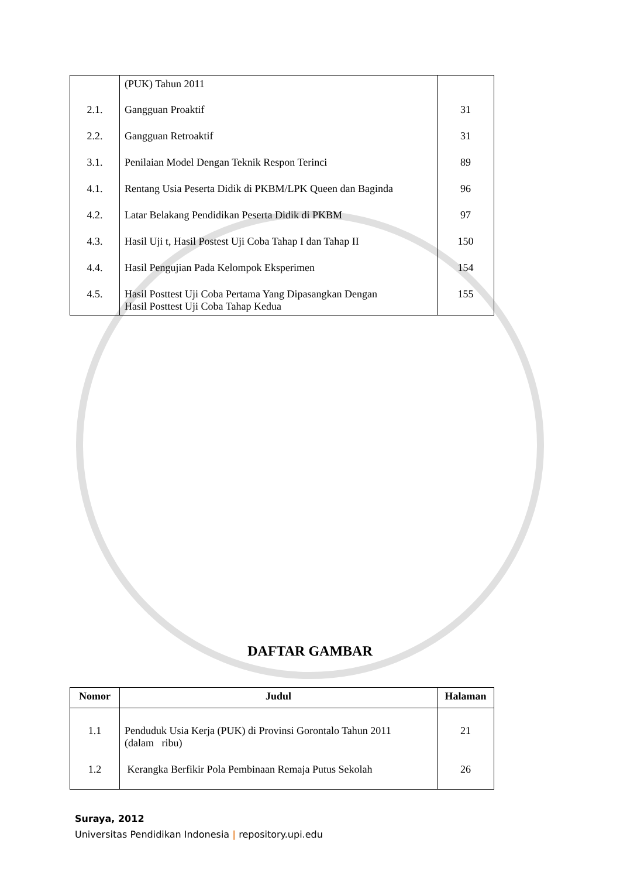| | (PUK) Tahun 2011 | |
| 2.1. | Gangguan Proaktif | 31 |
| 2.2. | Gangguan Retroaktif | 31 |
| 3.1. | Penilaian Model Dengan Teknik Respon Terinci | 89 |
| 4.1. | Rentang Usia Peserta Didik di PKBM/LPK Queen dan Baginda | 96 |
| 4.2. | Latar Belakang Pendidikan Peserta Didik di PKBM | 97 |
| 4.3. | Hasil Uji t, Hasil Postest Uji Coba Tahap I dan Tahap II | 150 |
| 4.4. | Hasil Pengujian Pada Kelompok Eksperimen | 154 |
| 4.5. | Hasil Posttest Uji Coba Pertama Yang Dipasangkan Dengan Hasil Posttest Uji Coba Tahap Kedua | 155 |
DAFTAR GAMBAR
| Nomor | Judul | Halaman |
| --- | --- | --- |
| 1.1 | Penduduk Usia Kerja (PUK) di Provinsi Gorontalo Tahun 2011 (dalam ribu) | 21 |
| 1.2 | Kerangka Berfikir Pola Pembinaan Remaja Putus Sekolah | 26 |
Suraya, 2012
Universitas Pendidikan Indonesia | repository.upi.edu